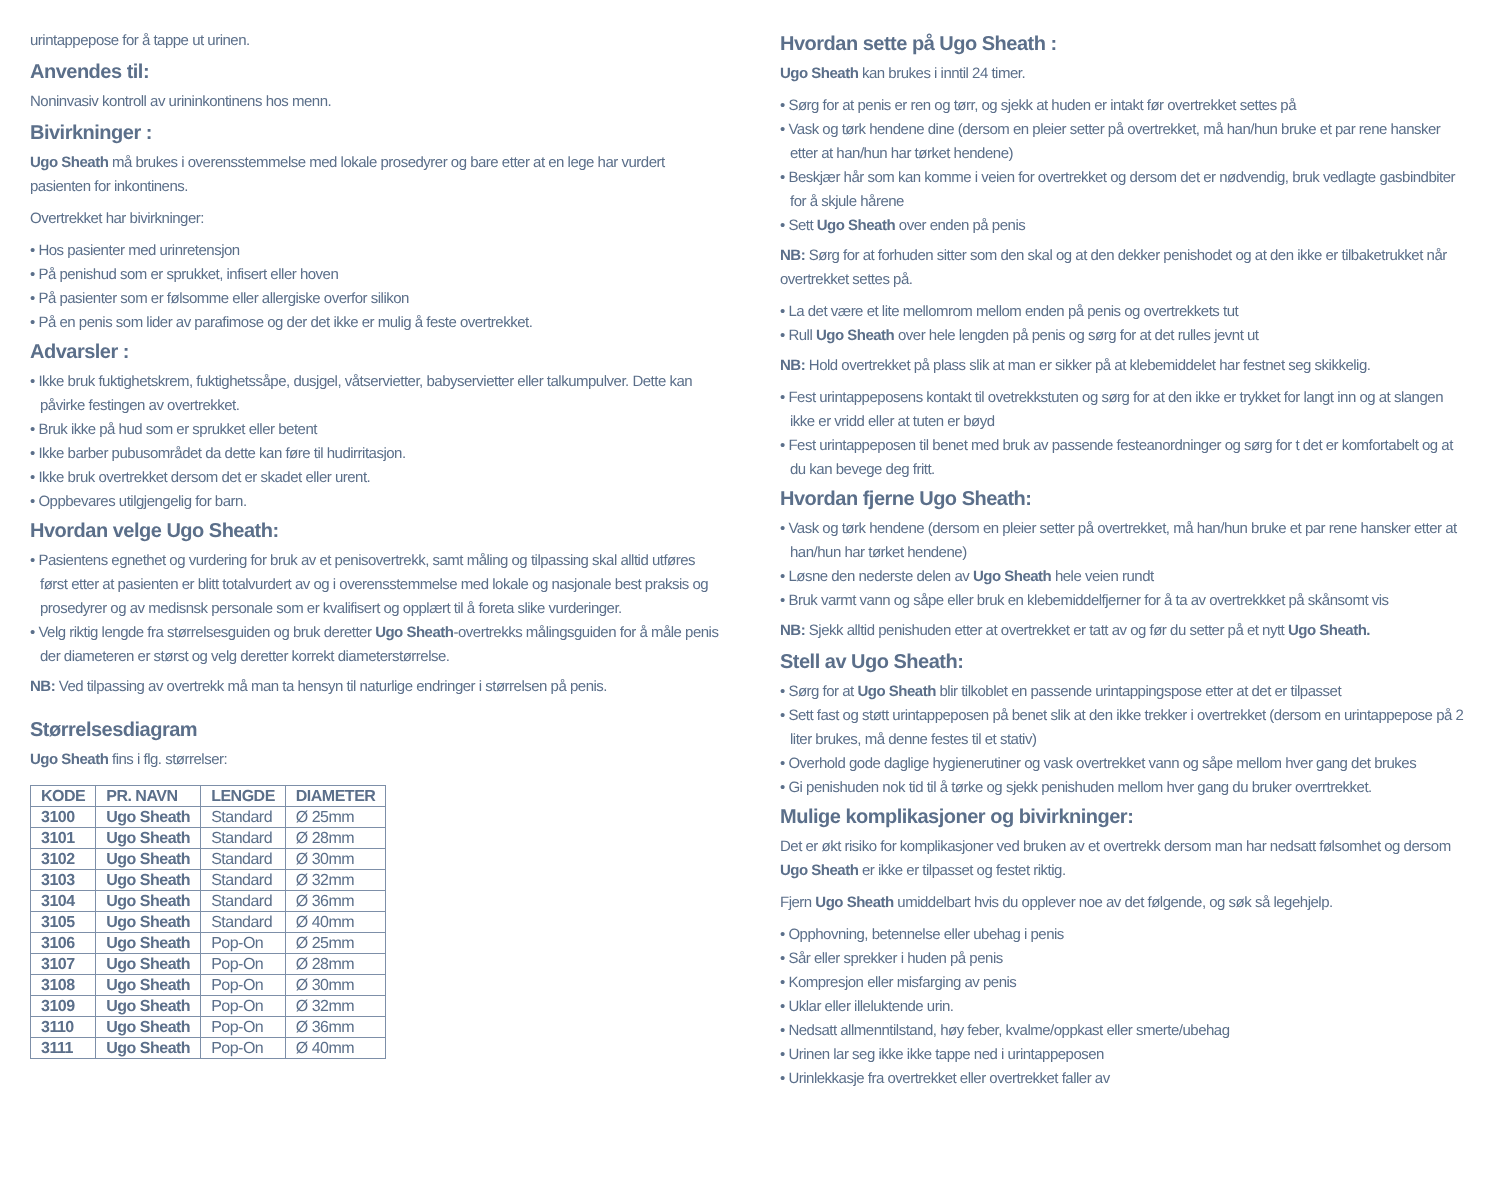urintappepose for å tappe ut urinen.
Anvendes til:
Noninvasiv kontroll av urininkontinens hos menn.
Bivirkninger :
Ugo Sheath må brukes i overensstemmelse med lokale prosedyrer og bare etter at en lege har vurdert pasienten for inkontinens.
Overtrekket har bivirkninger:
• Hos pasienter med urinretensjon
• På penishud som er sprukket, infisert eller hoven
• På pasienter som er følsomme eller allergiske overfor silikon
• På en penis som lider av parafimose og der det ikke er mulig å feste overtrekket.
Advarsler :
• Ikke bruk fuktighetskrem, fuktighetssåpe, dusjgel, våtservietter, babyservietter eller talkumpulver. Dette kan påvirke festingen av overtrekket.
• Bruk ikke på hud som er sprukket eller betent
• Ikke barber pubusområdet da dette kan føre til hudirritasjon.
• Ikke bruk overtrekket dersom det er skadet eller urent.
• Oppbevares utilgjengelig for barn.
Hvordan velge Ugo Sheath:
• Pasientens egnethet og vurdering for bruk av et penisovertrekk, samt måling og tilpassing skal alltid utføres først etter at pasienten er blitt totalvurdert av og i overensstemmelse med lokale og nasjonale best praksis og prosedyrer og av medisnsk personale som er kvalifisert og opplært til å foreta slike vurderinger.
• Velg riktig lengde fra størrelsesguiden og bruk deretter Ugo Sheath-overtrekks målingsguiden for å måle penis der diameteren er størst og velg deretter korrekt diameterstørrelse.
NB: Ved tilpassing av overtrekk må man ta hensyn til naturlige endringer i størrelsen på penis.
Størrelsesdiagram
Ugo Sheath fins i flg. størrelser:
| KODE | PR. NAVN | LENGDE | DIAMETER |
| --- | --- | --- | --- |
| 3100 | Ugo Sheath | Standard | Ø 25mm |
| 3101 | Ugo Sheath | Standard | Ø 28mm |
| 3102 | Ugo Sheath | Standard | Ø 30mm |
| 3103 | Ugo Sheath | Standard | Ø 32mm |
| 3104 | Ugo Sheath | Standard | Ø 36mm |
| 3105 | Ugo Sheath | Standard | Ø 40mm |
| 3106 | Ugo Sheath | Pop-On | Ø 25mm |
| 3107 | Ugo Sheath | Pop-On | Ø 28mm |
| 3108 | Ugo Sheath | Pop-On | Ø 30mm |
| 3109 | Ugo Sheath | Pop-On | Ø 32mm |
| 3110 | Ugo Sheath | Pop-On | Ø 36mm |
| 3111 | Ugo Sheath | Pop-On | Ø 40mm |
Hvordan sette på Ugo Sheath :
Ugo Sheath kan brukes i inntil 24 timer.
• Sørg for at penis er ren og tørr, og sjekk at huden er intakt før overtrekket settes på
• Vask og tørk hendene dine (dersom en pleier setter på overtrekket, må han/hun bruke et par rene hansker etter at han/hun har tørket hendene)
• Beskjær hår som kan komme i veien for overtrekket og dersom det er nødvendig, bruk vedlagte gasbindbiter for å skjule hårene
• Sett Ugo Sheath over enden på penis
NB: Sørg for at forhuden sitter som den skal og at den dekker penishodet og at den ikke er tilbaketrukket når overtrekket settes på.
• La det være et lite mellomrom mellom enden på penis og overtrekkets tut
• Rull Ugo Sheath over hele lengden på penis og sørg for at det rulles jevnt ut
NB: Hold overtrekket på plass slik at man er sikker på at klebemiddelet har festnet seg skikkelig.
• Fest urintappeposens kontakt til ovetrekkstuten og sørg for at den ikke er trykket for langt inn og at slangen ikke er vridd eller at tuten er bøyd
• Fest urintappeposen til benet med bruk av passende festeanordninger og sørg for t det er komfortabelt og at du kan bevege deg fritt.
Hvordan fjerne Ugo Sheath:
• Vask og tørk hendene (dersom en pleier setter på overtrekket, må han/hun bruke et par rene hansker etter at han/hun har tørket hendene)
• Løsne den nederste delen av Ugo Sheath hele veien rundt
• Bruk varmt vann og såpe eller bruk en klebemiddelfjerner for å ta av overtrekkket på skånsomt vis
NB: Sjekk alltid penishuden etter at overtrekket er tatt av og før du setter på et nytt Ugo Sheath.
Stell av Ugo Sheath:
• Sørg for at Ugo Sheath blir tilkoblet en passende urintappingspose etter at det er tilpasset
• Sett fast og støtt urintappeposen på benet slik at den ikke trekker i overtrekket (dersom en urintappepose på 2 liter brukes, må denne festes til et stativ)
• Overhold gode daglige hygienerutiner og vask overtrekket vann og såpe mellom hver gang det brukes
• Gi penishuden nok tid til å tørke og sjekk penishuden mellom hver gang du bruker overrtrekket.
Mulige komplikasjoner og bivirkninger:
Det er økt risiko for komplikasjoner ved bruken av et overtrekk dersom man har nedsatt følsomhet og dersom Ugo Sheath er ikke er tilpasset og festet riktig.
Fjern Ugo Sheath umiddelbart hvis du opplever noe av det følgende, og søk så legehjelp.
• Opphovning, betennelse eller ubehag i penis
• Sår eller sprekker i huden på penis
• Kompresjon eller misfarging av penis
• Uklar eller illeluktende urin.
• Nedsatt allmenntilstand, høy feber, kvalme/oppkast eller smerte/ubehag
• Urinen lar seg ikke ikke tappe ned i urintappeposen
• Urinlekkasje fra overtrekket eller overtrekket faller av